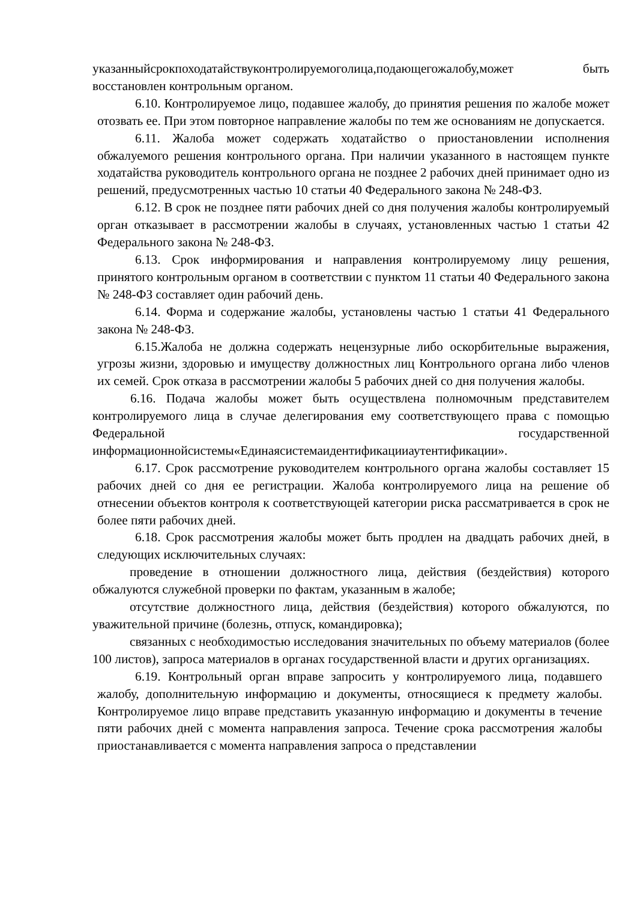указанныйсрокпоходатайствуконтролируемоголица,подающегожалобу,может быть восстановлен контрольным органом.
6.10. Контролируемое лицо, подавшее жалобу, до принятия решения по жалобе может отозвать ее. При этом повторное направление жалобы по тем же основаниям не допускается.
6.11. Жалоба может содержать ходатайство о приостановлении исполнения обжалуемого решения контрольного органа. При наличии указанного в настоящем пункте ходатайства руководитель контрольного органа не позднее 2 рабочих дней принимает одно из решений, предусмотренных частью 10 статьи 40 Федерального закона № 248-ФЗ.
6.12. В срок не позднее пяти рабочих дней со дня получения жалобы контролируемый орган отказывает в рассмотрении жалобы в случаях, установленных частью 1 статьи 42 Федерального закона № 248-ФЗ.
6.13. Срок информирования и направления контролируемому лицу решения, принятого контрольным органом в соответствии с пунктом 11 статьи 40 Федерального закона № 248-ФЗ составляет один рабочий день.
6.14. Форма и содержание жалобы, установлены частью 1 статьи 41 Федерального закона № 248-ФЗ.
6.15.Жалоба не должна содержать нецензурные либо оскорбительные выражения, угрозы жизни, здоровью и имуществу должностных лиц Контрольного органа либо членов их семей. Срок отказа в рассмотрении жалобы 5 рабочих дней со дня получения жалобы.
6.16. Подача жалобы может быть осуществлена полномочным представителем контролируемого лица в случае делегирования ему соответствующего права с помощью Федеральной государственной информационнойсистемы«Единаясистемаидентификацииаутентификации».
6.17. Срок рассмотрение руководителем контрольного органа жалобы составляет 15 рабочих дней со дня ее регистрации. Жалоба контролируемого лица на решение об отнесении объектов контроля к соответствующей категории риска рассматривается в срок не более пяти рабочих дней.
6.18. Срок рассмотрения жалобы может быть продлен на двадцать рабочих дней, в следующих исключительных случаях:
проведение в отношении должностного лица, действия (бездействия) которого обжалуются служебной проверки по фактам, указанным в жалобе;
отсутствие должностного лица, действия (бездействия) которого обжалуются, по уважительной причине (болезнь, отпуск, командировка);
связанных с необходимостью исследования значительных по объему материалов (более 100 листов), запроса материалов в органах государственной власти и других организациях.
6.19. Контрольный орган вправе запросить у контролируемого лица, подавшего жалобу, дополнительную информацию и документы, относящиеся к предмету жалобы. Контролируемое лицо вправе представить указанную информацию и документы в течение пяти рабочих дней с момента направления запроса. Течение срока рассмотрения жалобы приостанавливается с момента направления запроса о представлении